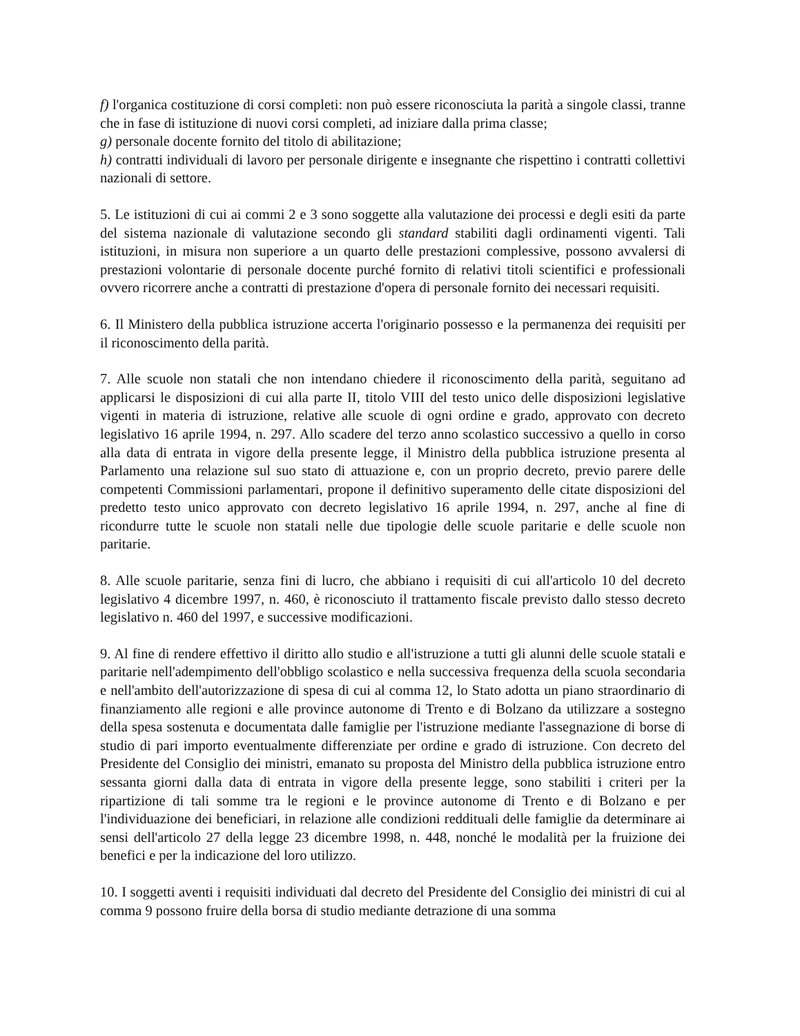f) l'organica costituzione di corsi completi: non può essere riconosciuta la parità a singole classi, tranne che in fase di istituzione di nuovi corsi completi, ad iniziare dalla prima classe;
g) personale docente fornito del titolo di abilitazione;
h) contratti individuali di lavoro per personale dirigente e insegnante che rispettino i contratti collettivi nazionali di settore.
5. Le istituzioni di cui ai commi 2 e 3 sono soggette alla valutazione dei processi e degli esiti da parte del sistema nazionale di valutazione secondo gli standard stabiliti dagli ordinamenti vigenti. Tali istituzioni, in misura non superiore a un quarto delle prestazioni complessive, possono avvalersi di prestazioni volontarie di personale docente purché fornito di relativi titoli scientifici e professionali ovvero ricorrere anche a contratti di prestazione d'opera di personale fornito dei necessari requisiti.
6. Il Ministero della pubblica istruzione accerta l'originario possesso e la permanenza dei requisiti per il riconoscimento della parità.
7. Alle scuole non statali che non intendano chiedere il riconoscimento della parità, seguitano ad applicarsi le disposizioni di cui alla parte II, titolo VIII del testo unico delle disposizioni legislative vigenti in materia di istruzione, relative alle scuole di ogni ordine e grado, approvato con decreto legislativo 16 aprile 1994, n. 297. Allo scadere del terzo anno scolastico successivo a quello in corso alla data di entrata in vigore della presente legge, il Ministro della pubblica istruzione presenta al Parlamento una relazione sul suo stato di attuazione e, con un proprio decreto, previo parere delle competenti Commissioni parlamentari, propone il definitivo superamento delle citate disposizioni del predetto testo unico approvato con decreto legislativo 16 aprile 1994, n. 297, anche al fine di ricondurre tutte le scuole non statali nelle due tipologie delle scuole paritarie e delle scuole non paritarie.
8. Alle scuole paritarie, senza fini di lucro, che abbiano i requisiti di cui all'articolo 10 del decreto legislativo 4 dicembre 1997, n. 460, è riconosciuto il trattamento fiscale previsto dallo stesso decreto legislativo n. 460 del 1997, e successive modificazioni.
9. Al fine di rendere effettivo il diritto allo studio e all'istruzione a tutti gli alunni delle scuole statali e paritarie nell'adempimento dell'obbligo scolastico e nella successiva frequenza della scuola secondaria e nell'ambito dell'autorizzazione di spesa di cui al comma 12, lo Stato adotta un piano straordinario di finanziamento alle regioni e alle province autonome di Trento e di Bolzano da utilizzare a sostegno della spesa sostenuta e documentata dalle famiglie per l'istruzione mediante l'assegnazione di borse di studio di pari importo eventualmente differenziate per ordine e grado di istruzione. Con decreto del Presidente del Consiglio dei ministri, emanato su proposta del Ministro della pubblica istruzione entro sessanta giorni dalla data di entrata in vigore della presente legge, sono stabiliti i criteri per la ripartizione di tali somme tra le regioni e le province autonome di Trento e di Bolzano e per l'individuazione dei beneficiari, in relazione alle condizioni reddituali delle famiglie da determinare ai sensi dell'articolo 27 della legge 23 dicembre 1998, n. 448, nonché le modalità per la fruizione dei benefici e per la indicazione del loro utilizzo.
10. I soggetti aventi i requisiti individuati dal decreto del Presidente del Consiglio dei ministri di cui al comma 9 possono fruire della borsa di studio mediante detrazione di una somma